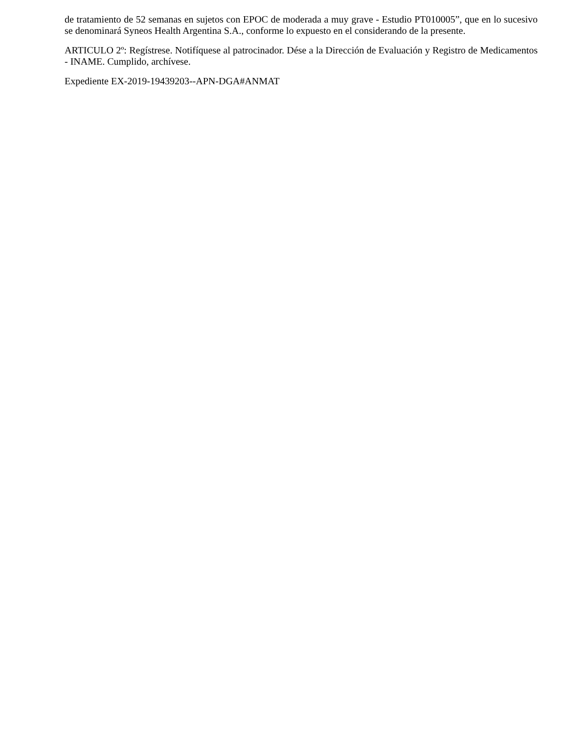de tratamiento de 52 semanas en sujetos con EPOC de moderada a muy grave - Estudio PT010005”, que en lo sucesivo se denominará Syneos Health Argentina S.A., conforme lo expuesto en el considerando de la presente.
ARTICULO 2º: Regístrese. Notifíquese al patrocinador. Dése a la Dirección de Evaluación y Registro de Medicamentos - INAME. Cumplido, archívese.
Expediente EX-2019-19439203--APN-DGA#ANMAT